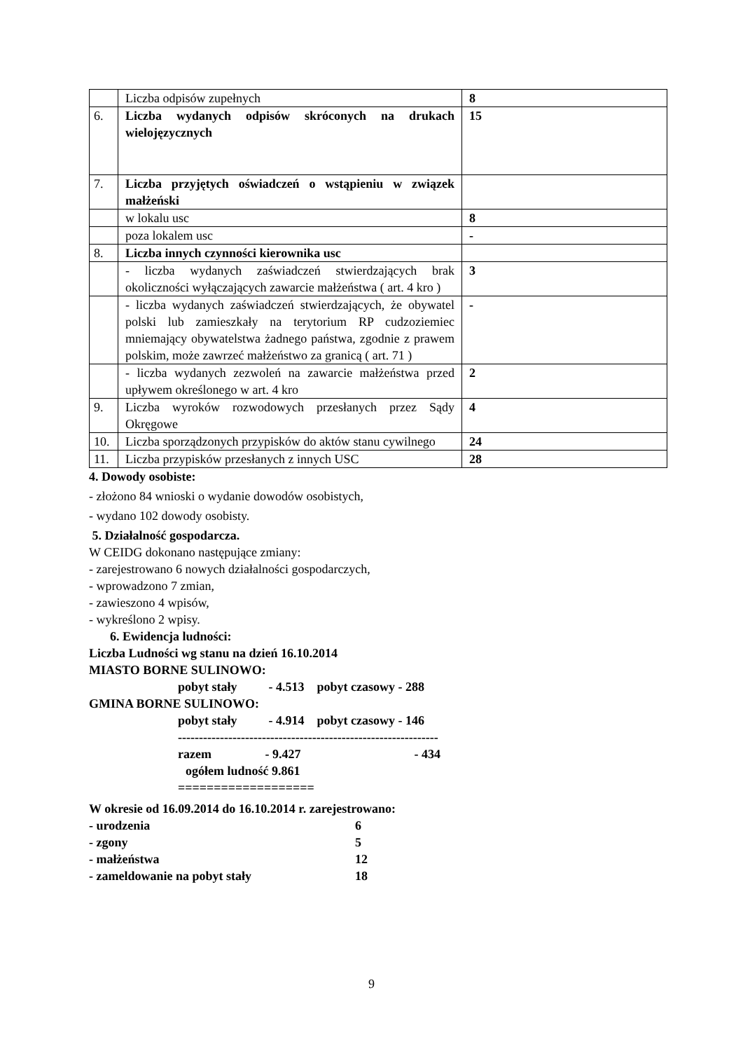| | Liczba odpisów zupełnych | 8 |
| 6. | Liczba wydanych odpisów skróconych na drukach wielojęzycznych | 15 |
| 7. | Liczba przyjętych oświadczeń o wstąpieniu w związek małżeński | |
| | w lokalu usc | 8 |
| | poza lokalem usc | - |
| 8. | Liczba innych czynności kierownika usc | |
| | - liczba wydanych zaświadczeń stwierdzających brak okoliczności wyłączających zawarcie małżeństwa ( art. 4 kro ) | 3 |
| | - liczba wydanych zaświadczeń stwierdzających, że obywatel polski lub zamieszkały na terytorium RP cudzoziemiec mniemający obywatelstwa żadnego państwa, zgodnie z prawem polskim, może zawrzeć małżeństwo za granicą ( art. 71 ) | - |
| | - liczba wydanych zezwoleń na zawarcie małżeństwa przed upływem określonego w art. 4 kro | 2 |
| 9. | Liczba wyroków rozwodowych przesłanych przez Sądy Okręgowe | 4 |
| 10. | Liczba sporządzonych przypisków do aktów stanu cywilnego | 24 |
| 11. | Liczba przypisków przesłanych z innych USC | 28 |
4. Dowody osobiste:
- złożono 84 wnioski o wydanie dowodów osobistych,
- wydano 102 dowody osobisty.
5. Działalność gospodarcza.
W CEIDG dokonano następujące zmiany:
- zarejestrowano 6 nowych działalności gospodarczych,
- wprowadzono 7 zmian,
- zawieszono 4 wpisów,
- wykreślono 2 wpisy.
6. Ewidencja ludności:
Liczba Ludności wg stanu na dzień 16.10.2014
MIASTO BORNE SULINOWO:
pobyt stały - 4.513 pobyt czasowy - 288
GMINA BORNE SULINOWO:
pobyt stały - 4.914 pobyt czasowy - 146
--------------------------------------------------------------
razem - 9.427 - 434
ogółem ludność 9.861
===================
W okresie od 16.09.2014 do 16.10.2014 r. zarejestrowano:
- urodzenia 6
- zgony 5
- małżeństwa 12
- zameldowanie na pobyt stały 18
9